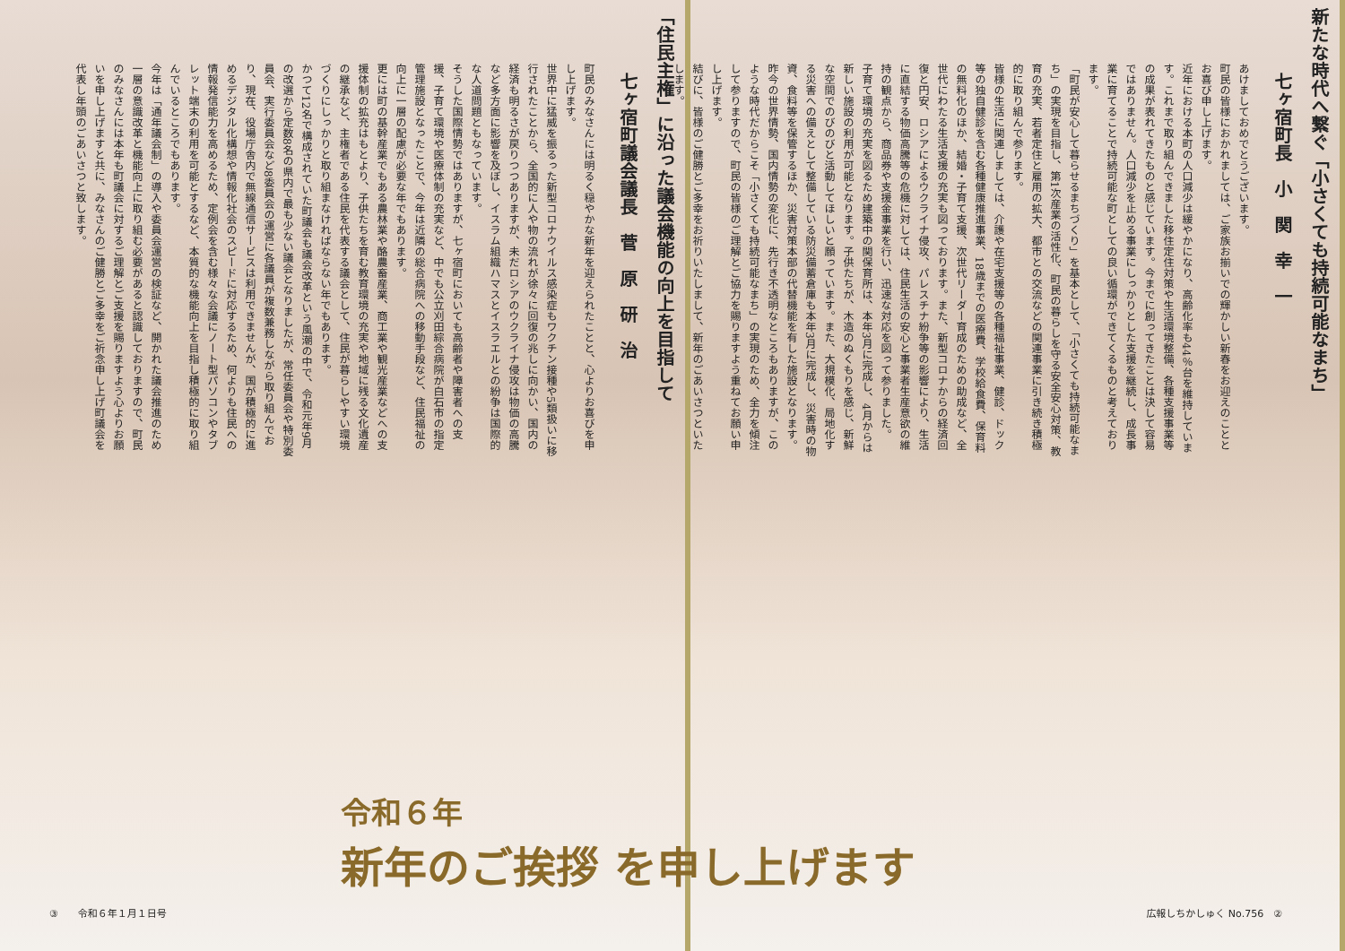新たな時代へ繋ぐ「小さくても持続可能なまち」
七ヶ宿町長　小　関　幸　一
あけましておめでとうございます。
町民の皆様におかれましては、ご家族お揃いでの輝かしい新春をお迎えのこととお喜び申し上げます。
近年における本町の人口減少は緩やかになり、高齢化率も44％台を維持しています。これまで取り組んできました移住定住対策や生活環境整備、各種支援事業等の成果が表れてきたものと感じています。今までに創ってきたことは決して容易ではありません。人口減少を止める事業にしっかりとした支援を継続し、成長事業に育てることで持続可能な町としての良い循環ができてくるものと考えております。
「町民が安心して暮らせるまちづくり」を基本として、「小さくても持続可能なまち」の実現を目指し、第1次産業の活性化、町民の暮らしを守る安全安心対策、教育の充実、若者定住と雇用の拡大、都市との交流などの関連事業に引き続き積極的に取り組んで参ります。
皆様の生活に関連しましては、介護や在宅支援等の各種福祉事業、健診、ドック等の独自健診を含む各種健康推進事業、18歳までの医療費、学校給食費、保育料の無料化のほか、結婚・子育て支援、次世代リーダー育成のための助成など、全世代にわたる生活支援の充実も図っております。また、新型コロナからの経済回復と円安、ロシアによるウクライナ侵攻、パレスチナ紛争等の影響により、生活に直結する物価高騰等の危機に対しては、住民生活の安心と事業者生産意欲の維持の観点から、商品券や支援金事業を行い、迅速な対応を図って参りました。
子育て環境の充実を図るため建築中の関保育所は、本年3月に完成し、4月からは新しい施設の利用が可能となります。子供たちが、木造のぬくもりを感じ、新鮮な空間でのびのびと活動してほしいと願っています。また、大規模化、局地化する災害への備えとして整備している防災備蓄倉庫も本年3月に完成し、災害時の物資、食料等を保管するほか、災害対策本部の代替機能を有した施設となります。
昨今の世界情勢、国内情勢の変化に、先行き不透明なところもありますが、このような時代だからこそ「小さくても持続可能なまち」の実現のため、全力を傾注して参りますので、町民の皆様のご理解とご協力を賜りますよう重ねてお願い申し上げます。
結びに、皆様のご健勝とご多幸をお祈りいたしまして、新年のごあいさつといたします。
「住民主権」に沿った議会機能の向上を目指して
七ヶ宿町議会議長　菅　原　研　治
町民のみなさんには明るく穏やかな新年を迎えられたことと、心よりお喜びを申し上げます。
世界中に猛威を振るった新型コロナウイルス感染症もワクチン接種や5類扱いに移行されたことから、全国的に人や物の流れが徐々に回復の兆しに向かい、国内の経済も明るさが戻りつつありますが、未だロシアのウクライナ侵攻は物価の高騰など多方面に影響を及ぼし、イスラム組織ハマスとイスラエルとの紛争は国際的な人道問題ともなっています。
そうした国際情勢ではありますが、七ヶ宿町においても高齢者や障害者への支援、子育て環境や医療体制の充実など、中でも公立刈田綜合病院が白石市の指定管理施設となったことで、今年は近隣の総合病院への移動手段など、住民福祉の向上に一層の配慮が必要な年でもあります。
更には町の基幹産業でもある農林業や酪農畜産業、商工業や観光産業などへの支援体制の拡充はもとより、子供たちを育む教育環境の充実や地域に残る文化遺産の継承など、主権者である住民を代表する議会として、住民が暮らしやすい環境づくりにしっかりと取り組まなければならない年でもあります。
かつて12名で構成されていた町議会も議会改革という風潮の中で、令和元年9月の改選から定数8名の県内で最も少ない議会となりましたが、常任委員会や特別委員会、実行委員会など8委員会の運営に各議員が複数兼務しながら取り組んでおり、現在、役場庁舎内で無線通信サービスは利用できませんが、国が積極的に進めるデジタル化構想や情報化社会のスピードに対応するため、何よりも住民への情報発信能力を高めるため、定例会を含む様々な会議にノート型パソコンやタブレット端末の利用を可能とするなど、本質的な機能向上を目指し積極的に取り組んでいるところでもあります。
今年は「通年議会制」の導入や委員会運営の検証など、開かれた議会推進のため一層の意識改革と機能向上に取り組む必要があると認識しておりますので、町民のみなさんには本年も町議会に対するご理解とご支援を賜りますよう心よりお願いを申し上げますと共に、みなさんのご健勝とご多幸をご祈念申し上げ町議会を代表し年頭のごあいさつと致します。
令和６年
新年のご挨拶 を申し上げます
③　　令和６年１月１日号 広報しちかしゅく No.756　②